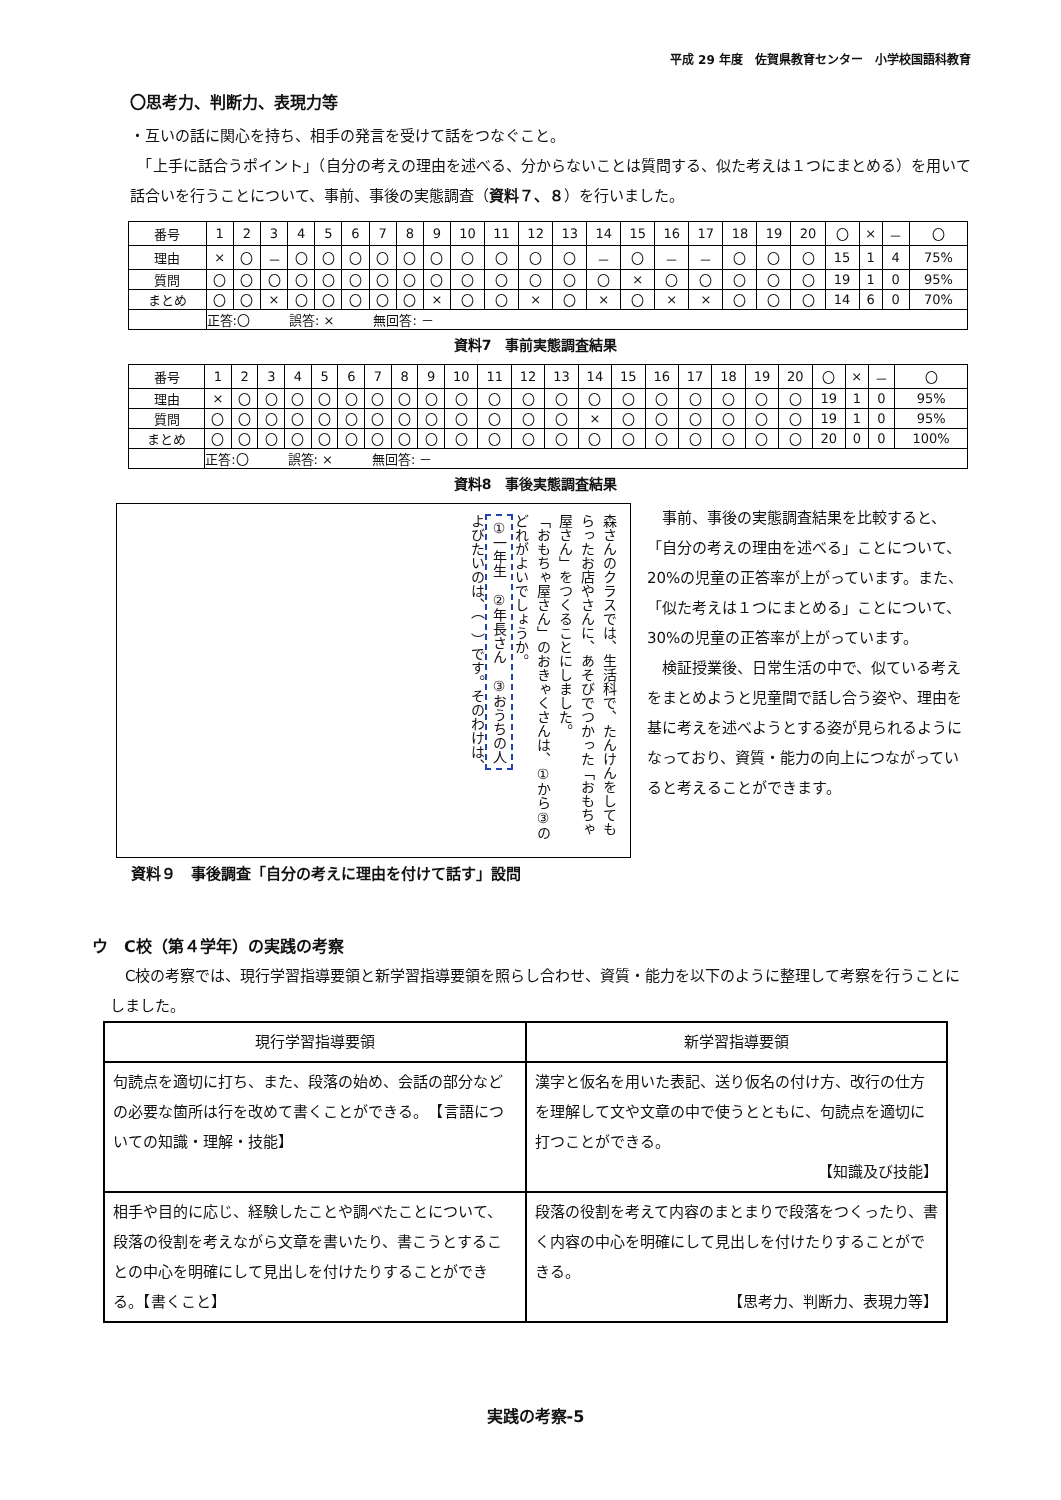平成 29 年度　佐賀県教育センター　小学校国語科教育
〇思考力、判断力、表現力等
・互いの話に関心を持ち、相手の発言を受けて話をつなぐこと。
　「上手に話合うポイント」（自分の考えの理由を述べる、分からないことは質問する、似た考えは１つにまとめる）を用いて話合いを行うことについて、事前、事後の実態調査（資料７、８）を行いました。
| 番号 | 1 | 2 | 3 | 4 | 5 | 6 | 7 | 8 | 9 | 10 | 11 | 12 | 13 | 14 | 15 | 16 | 17 | 18 | 19 | 20 | 〇 | × | － | 〇 |
| 理由 | × | 〇 | － | 〇 | 〇 | 〇 | 〇 | 〇 | 〇 | 〇 | 〇 | 〇 | 〇 | － | 〇 | － | － | 〇 | 〇 | 〇 | 15 | 1 | 4 | 75% |
| 質問 | 〇 | 〇 | 〇 | 〇 | 〇 | 〇 | 〇 | 〇 | 〇 | 〇 | 〇 | 〇 | 〇 | 〇 | × | 〇 | 〇 | 〇 | 〇 | 〇 | 19 | 1 | 0 | 95% |
| まとめ | 〇 | 〇 | × | 〇 | 〇 | 〇 | 〇 | 〇 | × | 〇 | 〇 | × | 〇 | × | 〇 | × | × | 〇 | 〇 | 〇 | 14 | 6 | 0 | 70% |
| | 正答:〇 誤答: × 無回答: － | | | | | | | | | | | | | | | | | | | | | | | |
資料7　事前実態調査結果
| 番号 | 1 | 2 | 3 | 4 | 5 | 6 | 7 | 8 | 9 | 10 | 11 | 12 | 13 | 14 | 15 | 16 | 17 | 18 | 19 | 20 | 〇 | × | － | 〇 |
| 理由 | × | 〇 | 〇 | 〇 | 〇 | 〇 | 〇 | 〇 | 〇 | 〇 | 〇 | 〇 | 〇 | 〇 | 〇 | 〇 | 〇 | 〇 | 〇 | 〇 | 19 | 1 | 0 | 95% |
| 質問 | 〇 | 〇 | 〇 | 〇 | 〇 | 〇 | 〇 | 〇 | 〇 | 〇 | 〇 | 〇 | 〇 | × | 〇 | 〇 | 〇 | 〇 | 〇 | 〇 | 19 | 1 | 0 | 95% |
| まとめ | 〇 | 〇 | 〇 | 〇 | 〇 | 〇 | 〇 | 〇 | 〇 | 〇 | 〇 | 〇 | 〇 | 〇 | 〇 | 〇 | 〇 | 〇 | 〇 | 〇 | 20 | 0 | 0 | 100% |
| | 正答:〇 誤答: × 無回答: － | | | | | | | | | | | | | | | | | | | | | | | |
資料8　事後実態調査結果
森さんのクラスでは、生活科で、たんけんをしてもらったお店やさんに、あそびでつかった「おもちゃ屋さん」をつくることにしました。
「おもちゃ屋さん」のおきゃくさんは、①から③のどれがよいでしょうか。
①一年生　②年長さん　③おうちの人
よびたいのは、（　）です。そのわけは、
資料９　事後調査「自分の考えに理由を付けて話す」設問
　事前、事後の実態調査結果を比較すると、「自分の考えの理由を述べる」ことについて、20%の児童の正答率が上がっています。また、「似た考えは１つにまとめる」ことについて、30%の児童の正答率が上がっています。
　検証授業後、日常生活の中で、似ている考えをまとめようと児童間で話し合う姿や、理由を基に考えを述べようとする姿が見られるようになっており、資質・能力の向上につながっていると考えることができます。
ウ　C校（第４学年）の実践の考察
　C校の考察では、現行学習指導要領と新学習指導要領を照らし合わせ、資質・能力を以下のように整理して考察を行うことにしました。
| 現行学習指導要領 | 新学習指導要領 |
| --- | --- |
| 句読点を適切に打ち、また、段落の始め、会話の部分などの必要な箇所は行を改めて書くことができる。 【言語についての知識・理解・技能】 | 漢字と仮名を用いた表記、送り仮名の付け方、改行の仕方を理解して文や文章の中で使うとともに、句読点を適切に打つことができる。 【知識及び技能】 |
| 相手や目的に応じ、経験したことや調べたことについて、段落の役割を考えながら文章を書いたり、書こうとすることの中心を明確にして見出しを付けたりすることができる。【書くこと】 | 段落の役割を考えて内容のまとまりで段落をつくったり、書く内容の中心を明確にして見出しを付けたりすることができる。 【思考力、判断力、表現力等】 |
実践の考察-5